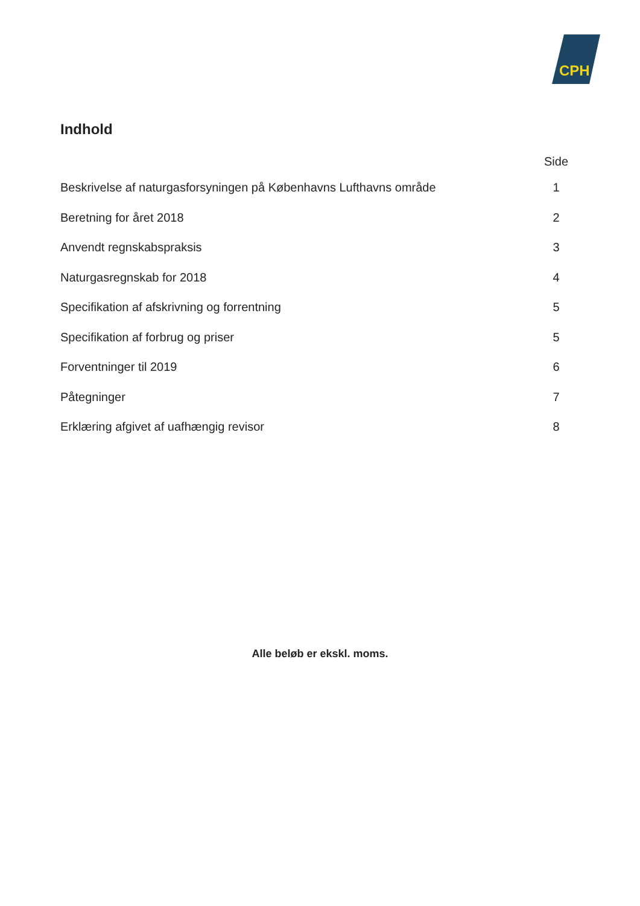CPH
Indhold
Side
Beskrivelse af naturgasforsyningen på Københavns Lufthavns område 1
Beretning for året 2018 2
Anvendt regnskabspraksis 3
Naturgasregnskab for 2018 4
Specifikation af afskrivning og forrentning 5
Specifikation af forbrug og priser 5
Forventninger til 2019 6
Påtegninger 7
Erklæring afgivet af uafhængig revisor 8
Alle beløb er ekskl. moms.